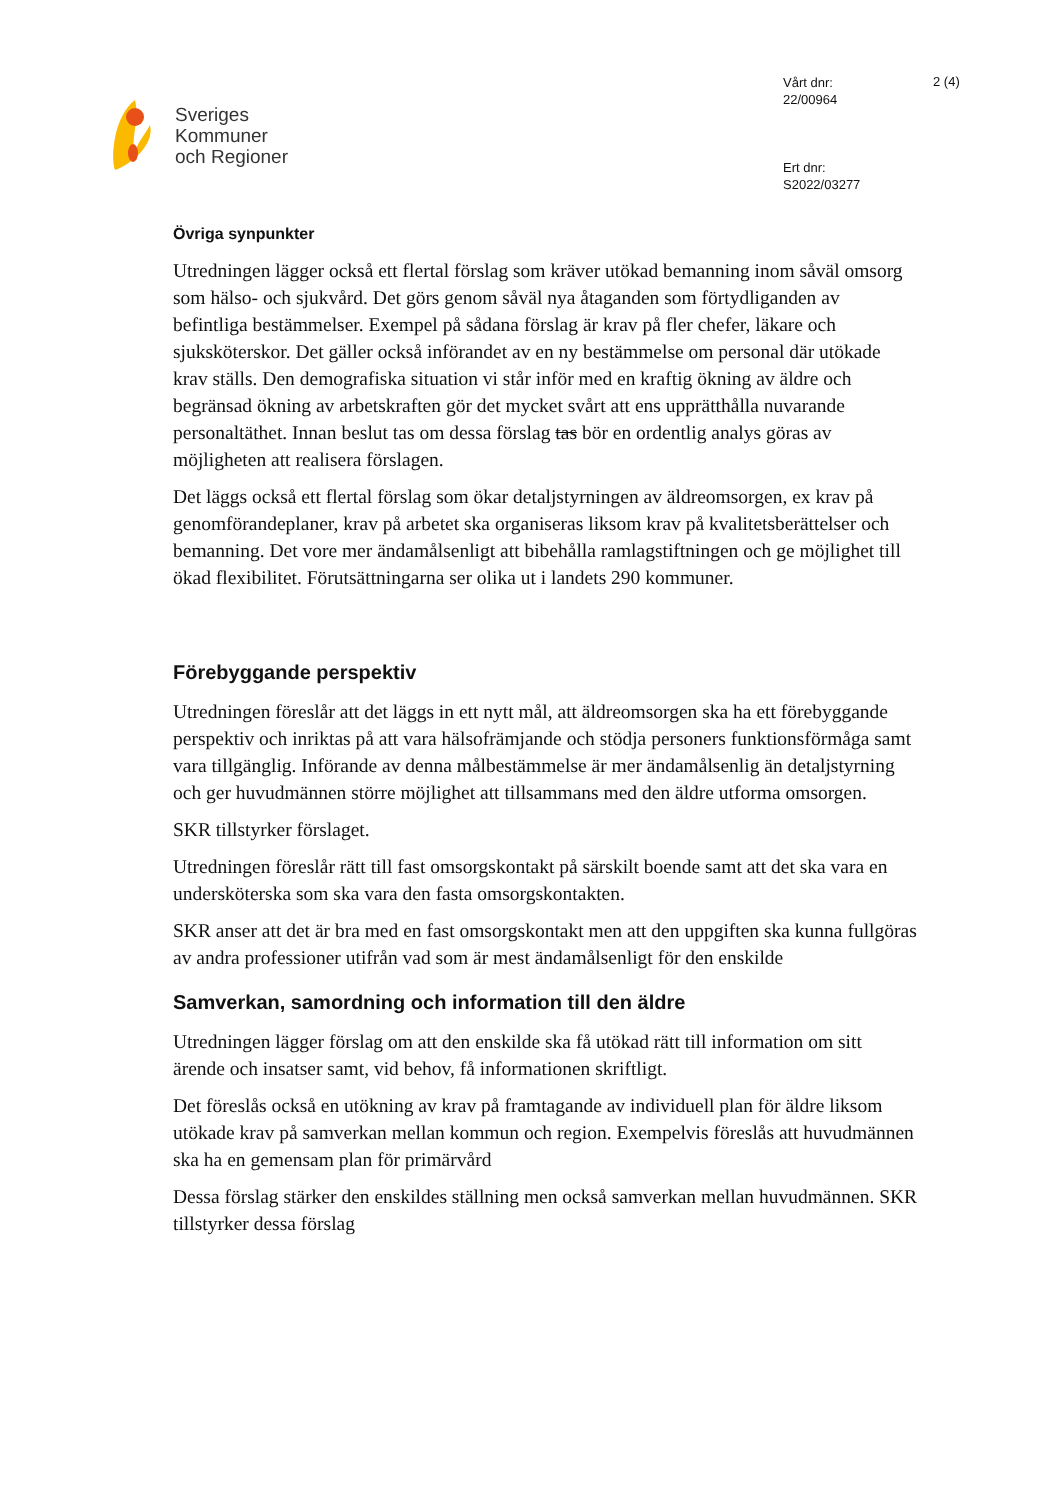Sveriges
Kommuner
och Regioner
Vårt dnr:
22/00964
Ert dnr:
S2022/03277
2 (4)
Övriga synpunkter
Utredningen lägger också ett flertal förslag som kräver utökad bemanning inom såväl omsorg som hälso- och sjukvård. Det görs genom såväl nya åtaganden som förtydliganden av befintliga bestämmelser. Exempel på sådana förslag är krav på fler chefer, läkare och sjuksköterskor. Det gäller också införandet av en ny bestämmelse om personal där utökade krav ställs. Den demografiska situation vi står inför med en kraftig ökning av äldre och begränsad ökning av arbetskraften gör det mycket svårt att ens upprätthålla nuvarande personaltäthet. Innan beslut tas om dessa förslag tas bör en ordentlig analys göras av möjligheten att realisera förslagen.
Det läggs också ett flertal förslag som ökar detaljstyrningen av äldreomsorgen, ex krav på genomförandeplaner, krav på arbetet ska organiseras liksom krav på kvalitetsberättelser och bemanning. Det vore mer ändamålsenligt att bibehålla ramlagstiftningen och ge möjlighet till ökad flexibilitet. Förutsättningarna ser olika ut i landets 290 kommuner.
Förebyggande perspektiv
Utredningen föreslår att det läggs in ett nytt mål, att äldreomsorgen ska ha ett förebyggande perspektiv och inriktas på att vara hälsofrämjande och stödja personers funktionsförmåga samt vara tillgänglig. Införande av denna målbestämmelse är mer ändamålsenlig än detaljstyrning och ger huvudmännen större möjlighet att tillsammans med den äldre utforma omsorgen.
SKR tillstyrker förslaget.
Utredningen föreslår rätt till fast omsorgskontakt på särskilt boende samt att det ska vara en undersköterska som ska vara den fasta omsorgskontakten.
SKR anser att det är bra med en fast omsorgskontakt men att den uppgiften ska kunna fullgöras av andra professioner utifrån vad som är mest ändamålsenligt för den enskilde
Samverkan, samordning och information till den äldre
Utredningen lägger förslag om att den enskilde ska få utökad rätt till information om sitt ärende och insatser samt, vid behov, få informationen skriftligt.
Det föreslås också en utökning av krav på framtagande av individuell plan för äldre liksom utökade krav på samverkan mellan kommun och region. Exempelvis föreslås att huvudmännen ska ha en gemensam plan för primärvård
Dessa förslag stärker den enskildes ställning men också samverkan mellan huvudmännen. SKR tillstyrker dessa förslag